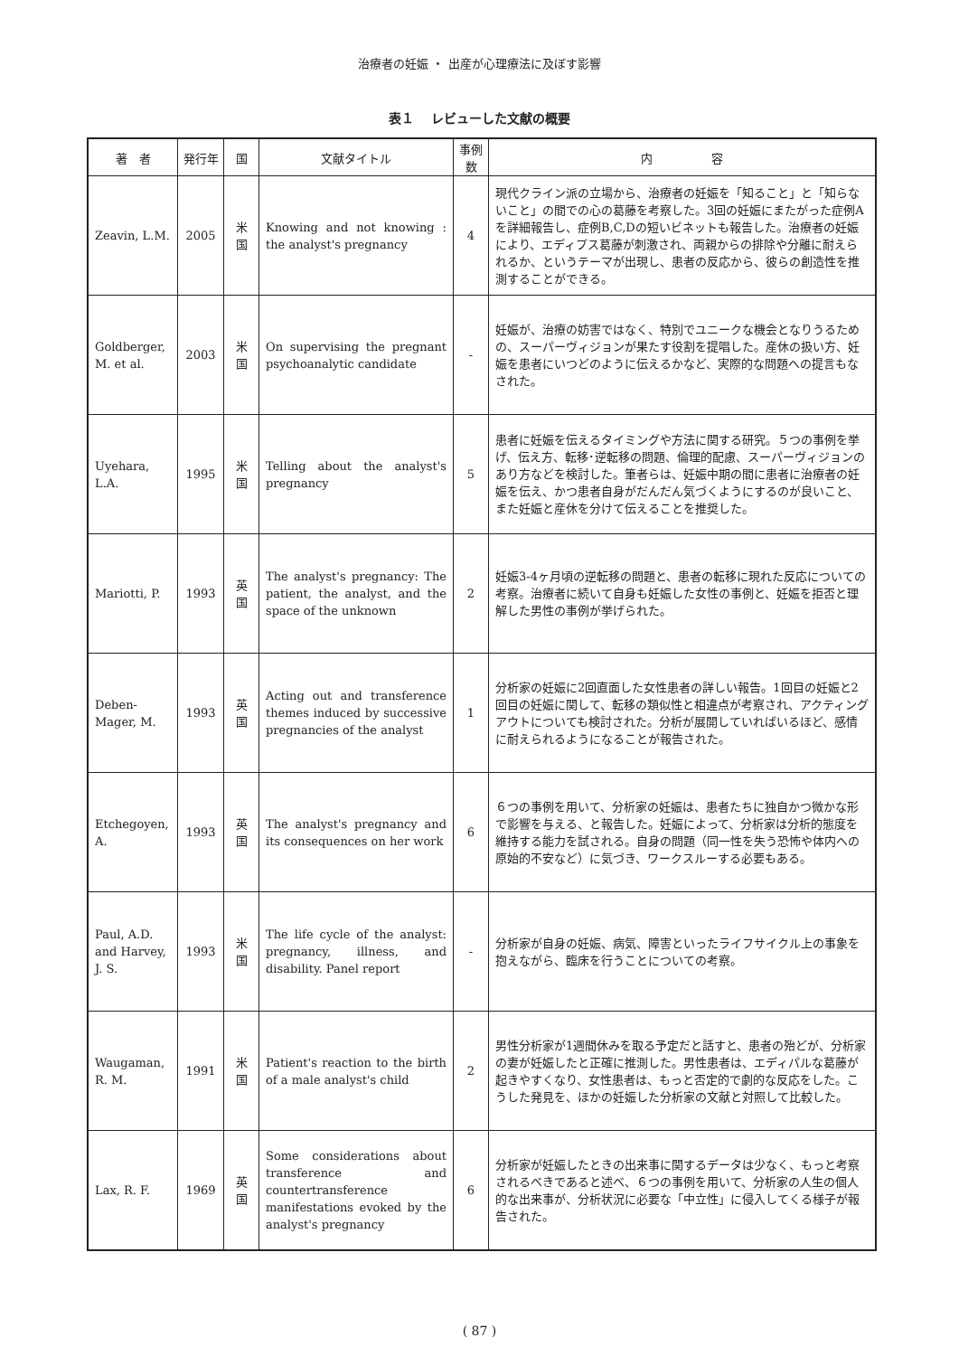治療者の妊娠 ・ 出産が心理療法に及ぼす影響
表１　 レビューした文献の概要
| 著 者 | 発行年 | 国 | 文献タイトル | 事例数 | 内 容 |
| --- | --- | --- | --- | --- | --- |
| Zeavin, L.M. | 2005 | 米国 | Knowing and not knowing : the analyst's pregnancy | 4 | 現代クライン派の立場から、治療者の妊娠を「知ること」と「知らないこと」の間での心の葛藤を考察した。3回の妊娠にまたがった症例Aを詳細報告し、症例B,C,Dの短いビネットも報告した。治療者の妊娠により、エディプス葛藤が刺激され、両親からの排除や分離に耐えられるか、というテーマが出現し、患者の反応から、彼らの創造性を推測することができる。 |
| Goldberger, M. et al. | 2003 | 米国 | On supervising the pregnant psychoanalytic candidate | - | 妊娠が、治療の妨害ではなく、特別でユニークな機会となりうるための、スーパーヴィジョンが果たす役割を提唱した。産休の扱い方、妊娠を患者にいつどのように伝えるかなど、実際的な問題への提言もなされた。 |
| Uyehara, L.A. | 1995 | 米国 | Telling about the analyst's pregnancy | 5 | 患者に妊娠を伝えるタイミングや方法に関する研究。５つの事例を挙げ、伝え方、転移･逆転移の問題、倫理的配慮、スーパーヴィジョンのあり方などを検討した。筆者らは、妊娠中期の間に患者に治療者の妊娠を伝え、かつ患者自身がだんだん気づくようにするのが良いこと、また妊娠と産休を分けて伝えることを推奨した。 |
| Mariotti, P. | 1993 | 英国 | The analyst's pregnancy: The patient, the analyst, and the space of the unknown | 2 | 妊娠3-4ヶ月頃の逆転移の問題と、患者の転移に現れた反応についての考察。治療者に続いて自身も妊娠した女性の事例と、妊娠を拒否と理解した男性の事例が挙げられた。 |
| Deben-Mager, M. | 1993 | 英国 | Acting out and transference themes induced by successive pregnancies of the analyst | 1 | 分析家の妊娠に2回直面した女性患者の詳しい報告。1回目の妊娠と2回目の妊娠に関して、転移の類似性と相違点が考察され、アクティングアウトについても検討された。分析が展開していればいるほど、感情に耐えられるようになることが報告された。 |
| Etchegoyen, A. | 1993 | 英国 | The analyst's pregnancy and its consequences on her work | 6 | ６つの事例を用いて、分析家の妊娠は、患者たちに独自かつ微かな形で影響を与える、と報告した。妊娠によって、分析家は分析的態度を維持する能力を試される。自身の問題（同一性を失う恐怖や体内への原始的不安など）に気づき、ワークスルーする必要もある。 |
| Paul, A.D. and Harvey, J. S. | 1993 | 米国 | The life cycle of the analyst: pregnancy, illness, and disability. Panel report | - | 分析家が自身の妊娠、病気、障害といったライフサイクル上の事象を抱えながら、臨床を行うことについての考察。 |
| Waugaman, R. M. | 1991 | 米国 | Patient's reaction to the birth of a male analyst's child | 2 | 男性分析家が1週間休みを取る予定だと話すと、患者の殆どが、分析家の妻が妊娠したと正確に推測した。男性患者は、エディパルな葛藤が起きやすくなり、女性患者は、もっと否定的で劇的な反応をした。こうした発見を、ほかの妊娠した分析家の文献と対照して比較した。 |
| Lax, R. F. | 1969 | 英国 | Some considerations about transference and countertransference manifestations evoked by the analyst's pregnancy | 6 | 分析家が妊娠したときの出来事に関するデータは少なく、もっと考察されるべきであると述べ、６つの事例を用いて、分析家の人生の個人的な出来事が、分析状況に必要な「中立性」に侵入してくる様子が報告された。 |
( 87 )